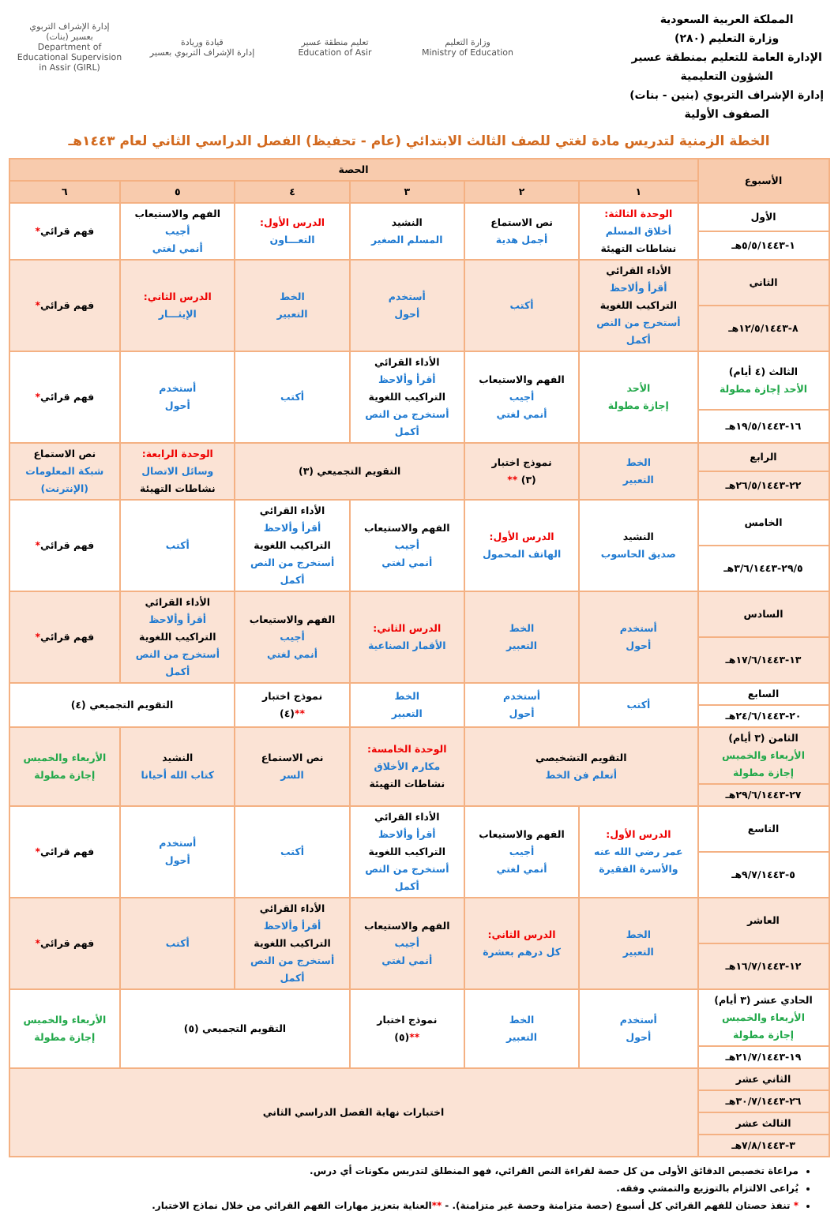المملكة العربية السعودية
وزارة التعليم (٢٨٠)
الإدارة العامة للتعليم بمنطقة عسير
الشؤون التعليمية
إدارة الإشراف التربوي (بنين - بنات)
الصفوف الأولية
إدارة الإشراف التربوي
بعسير (بنات)
Department of Educational Supervision in Assir (GIRL)
قيادة وريادة
إدارة الإشراف التربوي بعسير
تعليم منطقة عسير
Education of Asir
وزارة التعليم
Ministry of Education
الخطة الزمنية لتدريس مادة لغتي للصف الثالث الابتدائي (عام - تحفيظ) الفصل الدراسي الثاني لعام ١٤٤٣هـ
| الأسبوع | الحصة | | | | | |
| --- | --- | --- | --- | --- | --- | --- |
| | ١ | ٢ | ٣ | ٤ | ٥ | ٦ |
| الأول | الوحدة الثالثة: أخلاق المسلم نشاطات التهيئة | نص الاستماع أجمل هدية | النشيد المسلم الصغير | الدرس الأول: التعـــاون | الفهم والاستيعاب أجيب أنمي لغتي | فهم قرائي * |
| ١-٥/٥/١٤٤٣هـ | | | | | | |
| الثاني | الأداء القرائي أقرأ وألاحظ التراكيب اللغوية أستخرج من النص أكمل | أكتب | أستخدم أحول | الخط التعبير | الدرس الثاني: الإيثـــار | فهم قرائي * |
| ٨-١٢/٥/١٤٤٣هـ | | | | | | |
| الثالث (٤ أيام) الأحد إجازة مطولة | الأحد إجازة مطولة | الفهم والاستيعاب أجيب أنمي لغتي | الأداء القرائي أقرأ وألاحظ التراكيب اللغوية أستخرج من النص أكمل | أكتب | أستخدم أحول | فهم قرائي * |
| ١٦-١٩/٥/١٤٤٣هـ | | | | | | |
| الرابع | الخط التعبير | نموذج اختبار (٣) ** | التقويم التجميعي (٣) | | الوحدة الرابعة: وسائل الاتصال نشاطات التهيئة | نص الاستماع شبكة المعلومات (الإنترنت) |
| ٢٢-٢٦/٥/١٤٤٣هـ | | | | | | |
| الخامس | النشيد صديق الحاسوب | الدرس الأول: الهاتف المحمول | الفهم والاستيعاب أجيب أنمي لغتي | الأداء القرائي أقرأ وألاحظ التراكيب اللغوية أستخرج من النص أكمل | أكتب | فهم قرائي * |
| ٢٩/٥-٣/٦/١٤٤٣هـ | | | | | | |
| السادس | أستخدم أحول | الخط التعبير | الدرس الثاني: الأقمار الصناعية | الفهم والاستيعاب أجيب أنمي لغتي | الأداء القرائي أقرأ وألاحظ التراكيب اللغوية أستخرج من النص أكمل | فهم قرائي * |
| ١٣-١٧/٦/١٤٤٣هـ | | | | | | |
| السابع | أكتب | أستخدم أحول | الخط التعبير | نموذج اختبار ** (٤) | التقويم التجميعي (٤) | |
| ٢٠-٢٤/٦/١٤٤٣هـ | | | | | | |
| الثامن (٣ أيام) الأربعاء والخميس إجازة مطولة | التقويم التشخيصي أتعلم فن الخط | | الوحدة الخامسة: مكارم الأخلاق نشاطات التهيئة | نص الاستماع السر | النشيد كتاب الله أحيانا | الأربعاء والخميس إجازة مطولة |
| ٢٧-٢٩/٦/١٤٤٣هـ | | | | | | |
| التاسع | الدرس الأول: عمر رضي الله عنه والأسرة الفقيرة | الفهم والاستيعاب أجيب أنمي لغتي | الأداء القرائي أقرأ وألاحظ التراكيب اللغوية أستخرج من النص أكمل | أكتب | أستخدم أحول | فهم قرائي * |
| ٥-٩/٧/١٤٤٣هـ | | | | | | |
| العاشر | الخط التعبير | الدرس الثاني: كل درهم بعشرة | الفهم والاستيعاب أجيب أنمي لغتي | الأداء القرائي أقرأ وألاحظ التراكيب اللغوية أستخرج من النص أكمل | أكتب | فهم قرائي * |
| ١٢-١٦/٧/١٤٤٣هـ | | | | | | |
| الحادي عشر (٣ أيام) الأربعاء والخميس إجازة مطولة | أستخدم أحول | الخط التعبير | نموذج اختبار ** (٥) | التقويم التجميعي (٥) | | الأربعاء والخميس إجازة مطولة |
| ١٩-٢١/٧/١٤٤٣هـ | | | | | | |
| الثاني عشر | اختبارات نهاية الفصل الدراسي الثاني | | | | | |
| ٢٦-٣٠/٧/١٤٤٣هـ | | | | | | |
| الثالث عشر | | | | | | |
| ٣-٧/٨/١٤٤٣هـ | | | | | | |
مراعاة تخصيص الدقائق الأولى من كل حصة لقراءة النص القرائي، فهو المنطلق لتدريس مكونات أي درس.
يُراعى الالتزام بالتوزيع والتمشي وفقه.
* تنفذ حصتان للفهم القرائي كل أسبوع (حصة متزامنة وحصة غير متزامنة). - **العناية بتعزيز مهارات الفهم القرائي من خلال نماذج الاختبار.